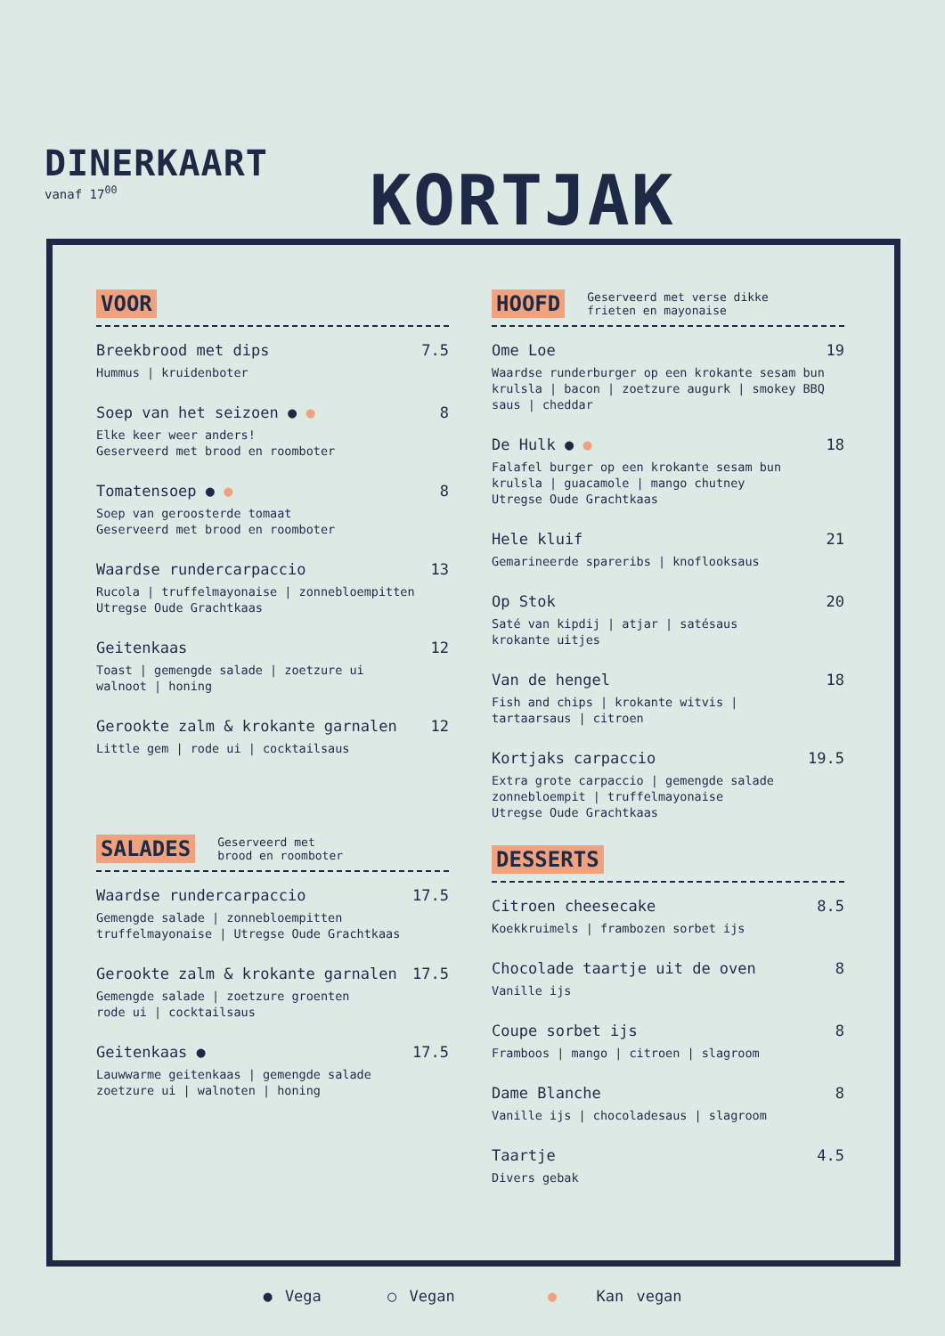DINERKAART
vanaf 17<sup>00</sup>
KORTJAK
VOOR
Breekbrood met dips 7.5
Hummus | kruidenboter
Soep van het seizoen ● ● 8
Elke keer weer anders!
Geserveerd met brood en roomboter
Tomatensoep ● ● 8
Soep van geroosterde tomaat
Geserveerd met brood en roomboter
Waardse rundercarpaccio 13
Rucola | truffelmayonaise | zonnebloempitten
Utregse Oude Grachtkaas
Geitenkaas 12
Toast | gemengde salade | zoetzure ui
walnoot | honing
Gerookte zalm & krokante garnalen 12
Little gem | rode ui | cocktailsaus
SALADES Geserveerd met
brood en roomboter
Waardse rundercarpaccio 17.5
Gemengde salade | zonnebloempitten
truffelmayonaise | Utregse Oude Grachtkaas
Gerookte zalm & krokante garnalen 17.5
Gemengde salade | zoetzure groenten
rode ui | cocktailsaus
Geitenkaas ● 17.5
Lauwwarme geitenkaas | gemengde salade
zoetzure ui | walnoten | honing
HOOFD Geserveerd met verse dikke
frieten en mayonaise
Ome Loe 19
Waardse runderburger op een krokante sesam bun
krulsla | bacon | zoetzure augurk | smokey BBQ
saus | cheddar
De Hulk ● ● 18
Falafel burger op een krokante sesam bun
krulsla | guacamole | mango chutney
Utregse Oude Grachtkaas
Hele kluif 21
Gemarineerde spareribs | knoflooksaus
Op Stok 20
Saté van kipdij | atjar | satésaus
krokante uitjes
Van de hengel 18
Fish and chips | krokante witvis |
tartaarsaus | citroen
Kortjaks carpaccio 19.5
Extra grote carpaccio | gemengde salade
zonnebloempit | truffelmayonaise
Utregse Oude Grachtkaas
DESSERTS
Citroen cheesecake 8.5
Koekkruimels | frambozen sorbet ijs
Chocolade taartje uit de oven 8
Vanille ijs
Coupe sorbet ijs 8
Framboos | mango | citroen | slagroom
Dame Blanche 8
Vanille ijs | chocoladesaus | slagroom
Taartje 4.5
Divers gebak
● Vega ○ Vegan ● Kan vegan